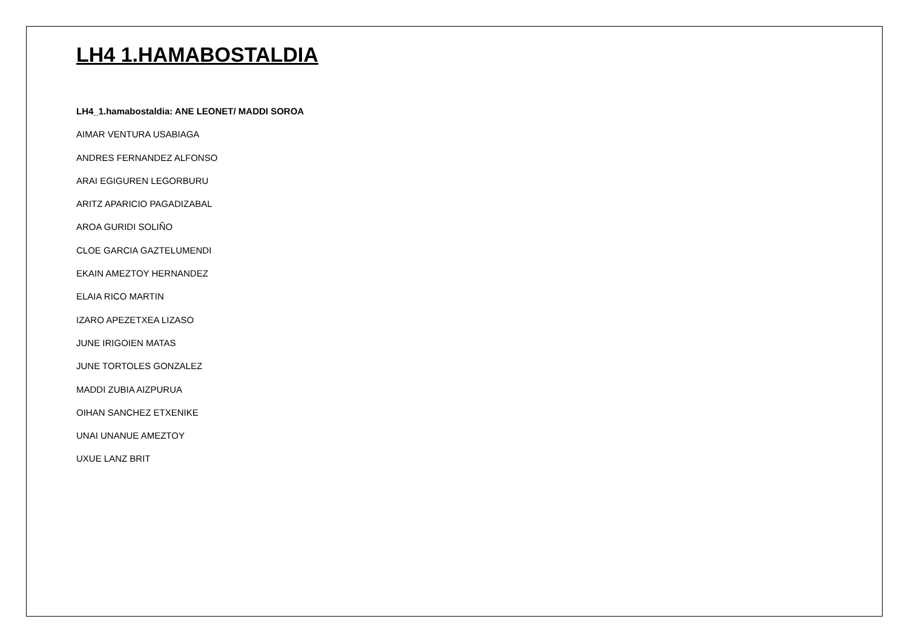LH4 1.HAMABOSTALDIA
LH4_1.hamabostaldia: ANE LEONET/ MADDI SOROA
AIMAR VENTURA USABIAGA
ANDRES FERNANDEZ ALFONSO
ARAI EGIGUREN LEGORBURU
ARITZ APARICIO PAGADIZABAL
AROA GURIDI SOLIÑO
CLOE GARCIA GAZTELUMENDI
EKAIN AMEZTOY HERNANDEZ
ELAIA RICO MARTIN
IZARO APEZETXEA LIZASO
JUNE IRIGOIEN MATAS
JUNE TORTOLES GONZALEZ
MADDI ZUBIA AIZPURUA
OIHAN SANCHEZ ETXENIKE
UNAI UNANUE AMEZTOY
UXUE LANZ BRIT